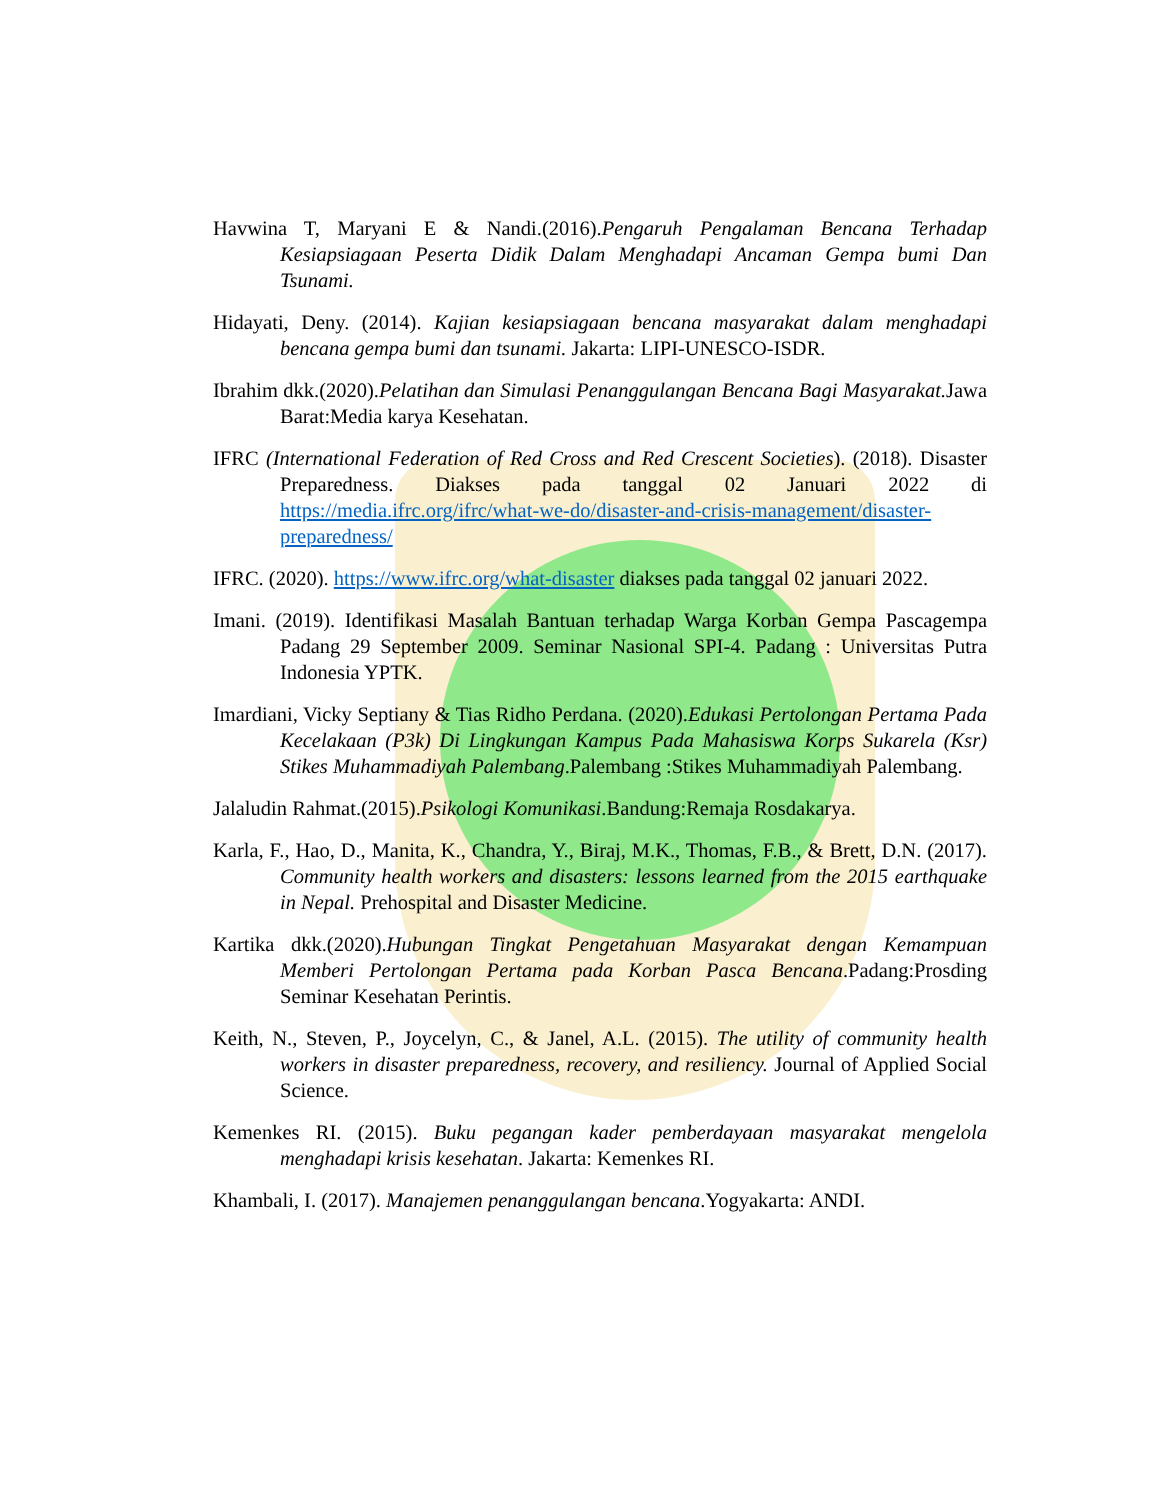Havwina T, Maryani E & Nandi.(2016).Pengaruh Pengalaman Bencana Terhadap Kesiapsiagaan Peserta Didik Dalam Menghadapi Ancaman Gempa bumi Dan Tsunami.
Hidayati, Deny. (2014). Kajian kesiapsiagaan bencana masyarakat dalam menghadapi bencana gempa bumi dan tsunami. Jakarta: LIPI-UNESCO-ISDR.
Ibrahim dkk.(2020).Pelatihan dan Simulasi Penanggulangan Bencana Bagi Masyarakat. Jawa Barat:Media karya Kesehatan.
IFRC (International Federation of Red Cross and Red Crescent Societies). (2018). Disaster Preparedness. Diakses pada tanggal 02 Januari 2022 di https://media.ifrc.org/ifrc/what-we-do/disaster-and-crisis-management/disaster-preparedness/
IFRC. (2020). https://www.ifrc.org/what-disaster diakses pada tanggal 02 januari 2022.
Imani. (2019). Identifikasi Masalah Bantuan terhadap Warga Korban Gempa Pascagempa Padang 29 September 2009. Seminar Nasional SPI-4. Padang : Universitas Putra Indonesia YPTK.
Imardiani, Vicky Septiany & Tias Ridho Perdana. (2020).Edukasi Pertolongan Pertama Pada Kecelakaan (P3k) Di Lingkungan Kampus Pada Mahasiswa Korps Sukarela (Ksr) Stikes Muhammadiyah Palembang.Palembang :Stikes Muhammadiyah Palembang.
Jalaludin Rahmat.(2015).Psikologi Komunikasi.Bandung:Remaja Rosdakarya.
Karla, F., Hao, D., Manita, K., Chandra, Y., Biraj, M.K., Thomas, F.B., & Brett, D.N. (2017). Community health workers and disasters: lessons learned from the 2015 earthquake in Nepal. Prehospital and Disaster Medicine.
Kartika dkk.(2020).Hubungan Tingkat Pengetahuan Masyarakat dengan Kemampuan Memberi Pertolongan Pertama pada Korban Pasca Bencana.Padang:Prosding Seminar Kesehatan Perintis.
Keith, N., Steven, P., Joycelyn, C., & Janel, A.L. (2015). The utility of community health workers in disaster preparedness, recovery, and resiliency. Journal of Applied Social Science.
Kemenkes RI. (2015). Buku pegangan kader pemberdayaan masyarakat mengelola menghadapi krisis kesehatan. Jakarta: Kemenkes RI.
Khambali, I. (2017). Manajemen penanggulangan bencana.Yogyakarta: ANDI.